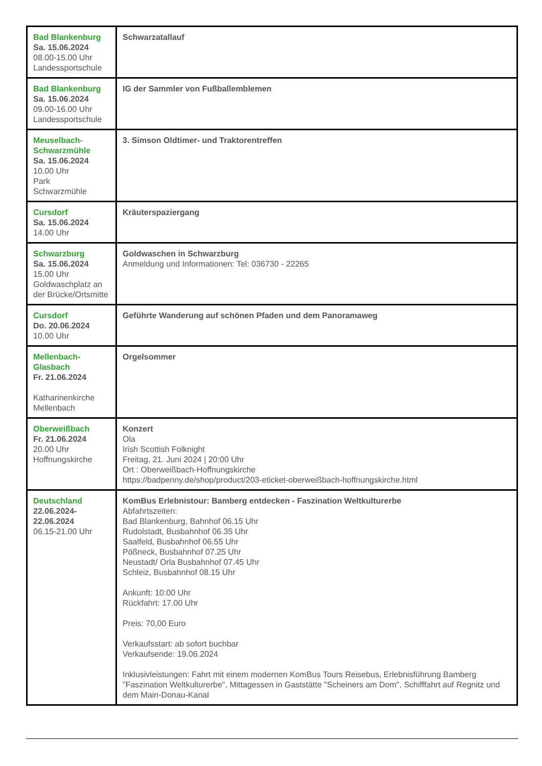| Bad Blankenburg Sa. 15.06.2024 08.00-15.00 Uhr Landessportschule | Schwarzatallauf |
| Bad Blankenburg Sa. 15.06.2024 09.00-16.00 Uhr Landessportschule | IG der Sammler von Fußballemblemen |
| Meuselbach-Schwarzmühle Sa. 15.06.2024 10.00 Uhr Park Schwarzmühle | 3. Simson Oldtimer- und Traktorentreffen |
| Cursdorf Sa. 15.06.2024 14.00 Uhr | Kräuterspaziergang |
| Schwarzburg Sa. 15.06.2024 15.00 Uhr Goldwaschplatz an der Brücke/Ortsmitte | Goldwaschen in Schwarzburg Anmeldung und Informationen: Tel: 036730 - 22265 |
| Cursdorf Do. 20.06.2024 10.00 Uhr | Geführte Wanderung auf schönen Pfaden und dem Panoramaweg |
| Mellenbach-Glasbach Fr. 21.06.2024 Katharinenkirche Mellenbach | Orgelsommer |
| Oberweißbach Fr. 21.06.2024 20.00 Uhr Hoffnungskirche | Konzert Ola Irish Scottish Folknight Freitag, 21. Juni 2024 / 20:00 Uhr Ort : Oberweißbach-Hoffnungskirche https://badpenny.de/shop/product/203-eticket-oberweißbach-hoffnungskirche.html |
| Deutschland 22.06.2024-22.06.2024 06.15-21.00 Uhr | KomBus Erlebnistour: Bamberg entdecken - Faszination Weltkulturerbe Abfahrtszeiten: Bad Blankenburg, Bahnhof 06.15 Uhr Rudolstadt, Busbahnhof 06.35 Uhr Saalfeld, Busbahnhof 06.55 Uhr Pößneck, Busbahnhof 07.25 Uhr Neustadt/ Orla Busbahnhof 07.45 Uhr Schleiz, Busbahnhof 08.15 Uhr Ankunft: 10:00 Uhr Rückfahrt: 17.00 Uhr Preis: 70,00 Euro Verkaufsstart: ab sofort buchbar Verkaufsende: 19.06.2024 Inklusivleistungen: Fahrt mit einem modernen KomBus Tours Reisebus, Erlebnisführung Bamberg "Faszination Weltkulturerbe", Mittagessen in Gaststätte "Scheiners am Dom", Schifffahrt auf Regnitz und dem Main-Donau-Kanal |